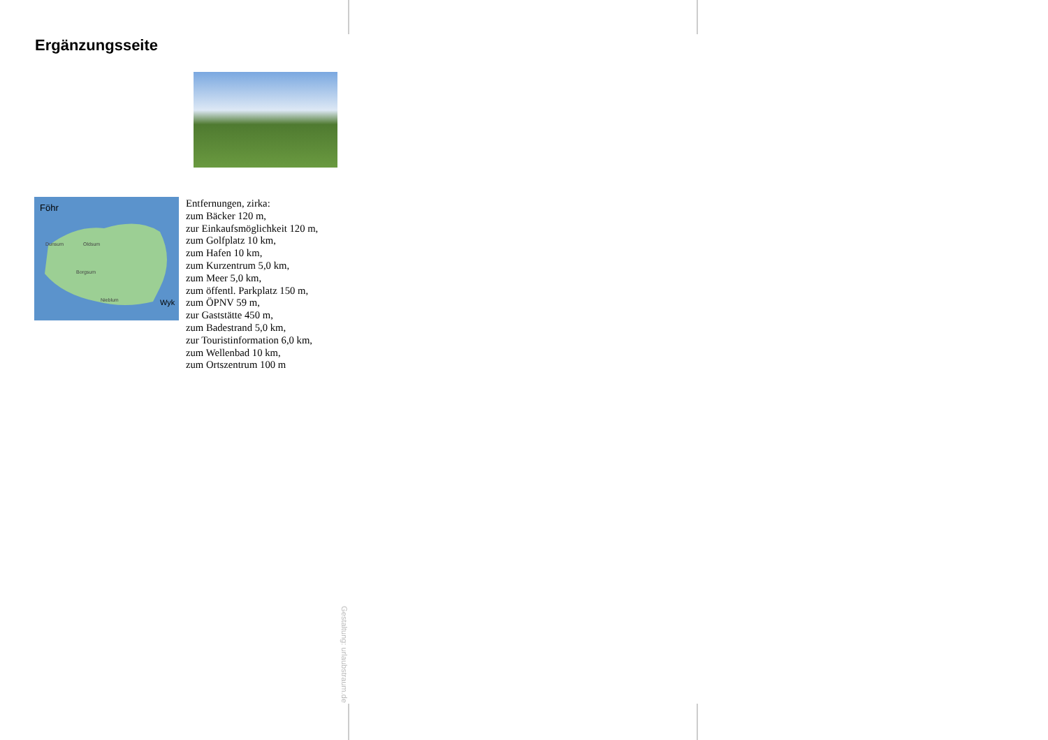Ergänzungsseite
Föhr
Wyk
Dunsum
Oldsum
Borgsum
Nieblum
Entfernungen, zirka:
zum Bäcker 120 m,
zur Einkaufsmöglichkeit 120 m,
zum Golfplatz 10 km,
zum Hafen 10 km,
zum Kurzentrum 5,0 km,
zum Meer 5,0 km,
zum öffentl. Parkplatz 150 m,
zum ÖPNV 59 m,
zur Gaststätte 450 m,
zum Badestrand 5,0 km,
zur Touristinformation 6,0 km,
zum Wellenbad 10 km,
zum Ortszentrum 100 m
Gestaltung: urlaubstraum.de